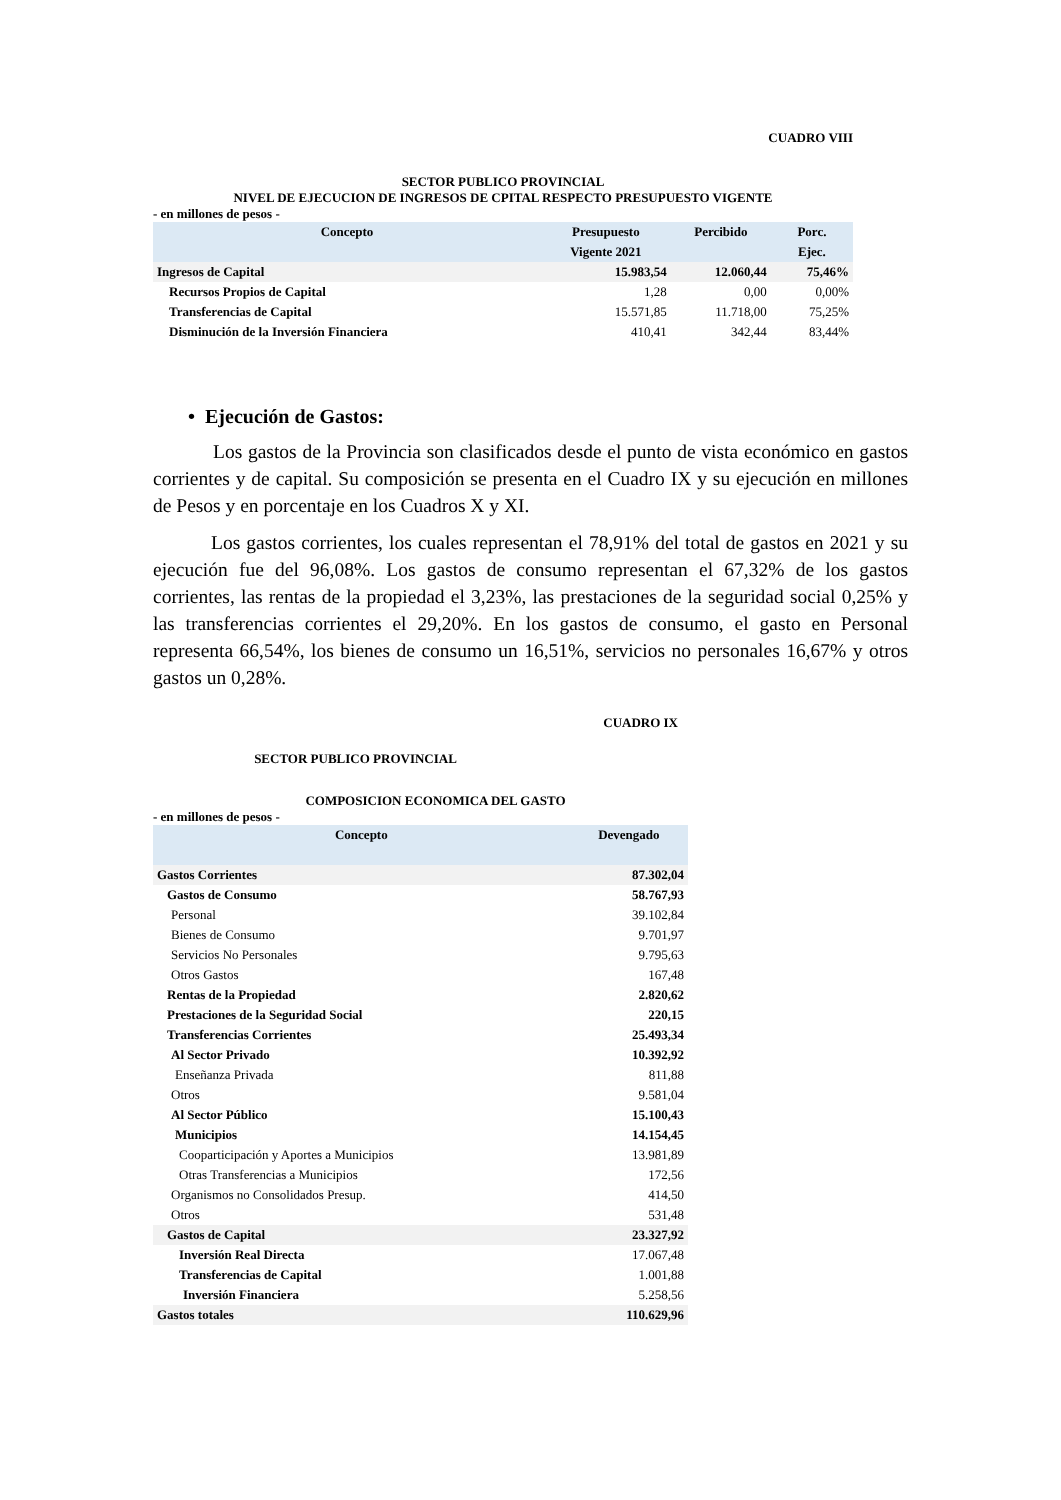CUADRO VIII
SECTOR PUBLICO PROVINCIAL
NIVEL DE EJECUCION DE INGRESOS DE CPITAL RESPECTO PRESUPUESTO VIGENTE
- en millones de pesos -
| Concepto | Presupuesto Vigente 2021 | Percibido | Porc. Ejec. |
| --- | --- | --- | --- |
| Ingresos de Capital | 15.983,54 | 12.060,44 | 75,46% |
| Recursos Propios de Capital | 1,28 | 0,00 | 0,00% |
| Transferencias de Capital | 15.571,85 | 11.718,00 | 75,25% |
| Disminución de la Inversión Financiera | 410,41 | 342,44 | 83,44% |
• Ejecución de Gastos:
Los gastos de la Provincia son clasificados desde el punto de vista económico en gastos corrientes y de capital. Su composición se presenta en el Cuadro IX y su ejecución en millones de Pesos y en porcentaje en los Cuadros X y XI.
Los gastos corrientes, los cuales representan el 78,91% del total de gastos en 2021 y su ejecución fue del 96,08%. Los gastos de consumo representan el 67,32% de los gastos corrientes, las rentas de la propiedad el 3,23%, las prestaciones de la seguridad social 0,25% y las transferencias corrientes el 29,20%. En los gastos de consumo, el gasto en Personal representa 66,54%, los bienes de consumo un 16,51%, servicios no personales 16,67% y otros gastos un 0,28%.
CUADRO IX
SECTOR PUBLICO PROVINCIAL
COMPOSICION ECONOMICA DEL GASTO
- en millones de pesos -
| Concepto | Devengado |
| --- | --- |
| Gastos Corrientes | 87.302,04 |
| Gastos de Consumo | 58.767,93 |
| Personal | 39.102,84 |
| Bienes de Consumo | 9.701,97 |
| Servicios No Personales | 9.795,63 |
| Otros Gastos | 167,48 |
| Rentas de la Propiedad | 2.820,62 |
| Prestaciones de la Seguridad Social | 220,15 |
| Transferencias Corrientes | 25.493,34 |
| Al Sector Privado | 10.392,92 |
| Enseñanza Privada | 811,88 |
| Otros | 9.581,04 |
| Al Sector Público | 15.100,43 |
| Municipios | 14.154,45 |
| Cooparticipación y Aportes a Municipios | 13.981,89 |
| Otras Transferencias a Municipios | 172,56 |
| Organismos no Consolidados Presup. | 414,50 |
| Otros | 531,48 |
| Gastos de Capital | 23.327,92 |
| Inversión Real Directa | 17.067,48 |
| Transferencias de Capital | 1.001,88 |
| Inversión Financiera | 5.258,56 |
| Gastos totales | 110.629,96 |